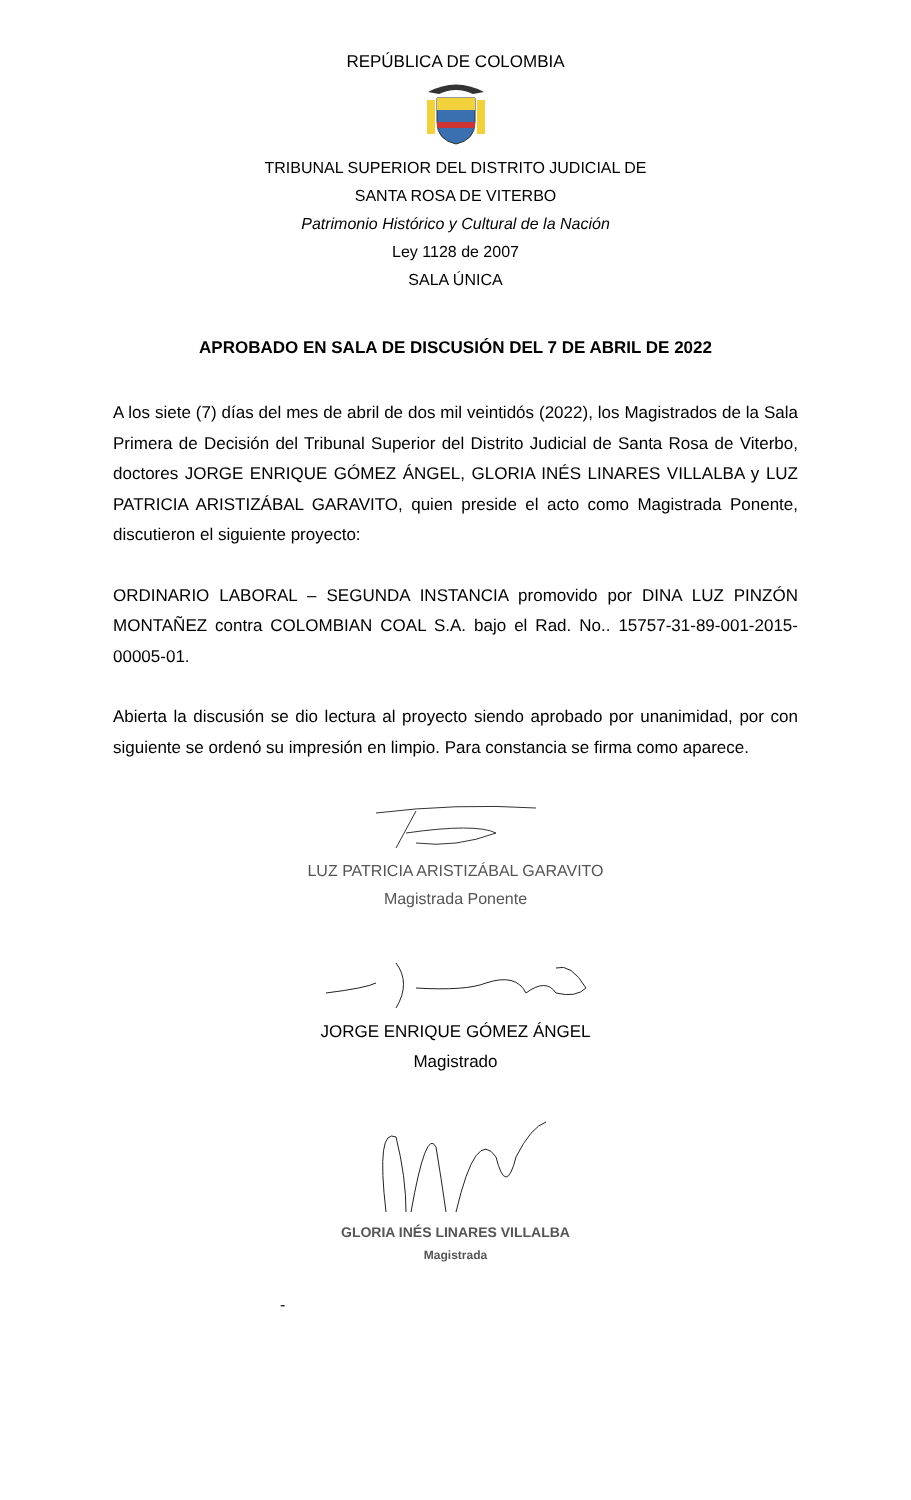REPÚBLICA DE COLOMBIA
TRIBUNAL SUPERIOR DEL DISTRITO JUDICIAL DE
SANTA ROSA DE VITERBO
Patrimonio Histórico y Cultural de la Nación
Ley 1128 de 2007
SALA ÚNICA
APROBADO EN SALA DE DISCUSIÓN DEL 7 DE ABRIL DE 2022
A los siete (7) días del mes de abril de dos mil veintidós (2022), los Magistrados de la Sala Primera de Decisión del Tribunal Superior del Distrito Judicial de Santa Rosa de Viterbo, doctores JORGE ENRIQUE GÓMEZ ÁNGEL, GLORIA INÉS LINARES VILLALBA y LUZ PATRICIA ARISTIZÁBAL GARAVITO, quien preside el acto como Magistrada Ponente, discutieron el siguiente proyecto:
ORDINARIO LABORAL – SEGUNDA INSTANCIA promovido por DINA LUZ PINZÓN MONTAÑEZ contra COLOMBIAN COAL S.A. bajo el Rad. No.. 15757-31-89-001-2015-00005-01.
Abierta la discusión se dio lectura al proyecto siendo aprobado por unanimidad, por con siguiente se ordenó su impresión en limpio. Para constancia se firma como aparece.
LUZ PATRICIA ARISTIZÁBAL GARAVITO
Magistrada Ponente
JORGE ENRIQUE GÓMEZ ÁNGEL
Magistrado
GLORIA INÉS LINARES VILLALBA
Magistrada
-